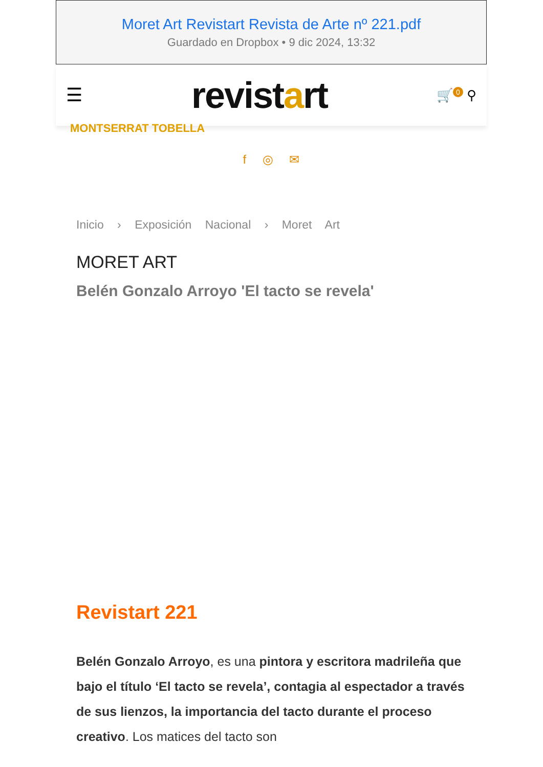Moret Art Revistart Revista de Arte nº 221.pdf
Guardado en Dropbox • 9 dic 2024, 13:32
☰ revistart 🛒<sup>0</sup> ⚲
MONTSERRAT TOBELLA
f ◎ ✉
Inicio › Exposición Nacional › Moret Art
MORET ART
Belén Gonzalo Arroyo 'El tacto se revela'
Revistart 221
Belén Gonzalo Arroyo, es una pintora y escritora madrileña que bajo el título ‘El tacto se revela’, contagia al espectador a través de sus lienzos, la importancia del tacto durante el proceso creativo. Los matices del tacto son